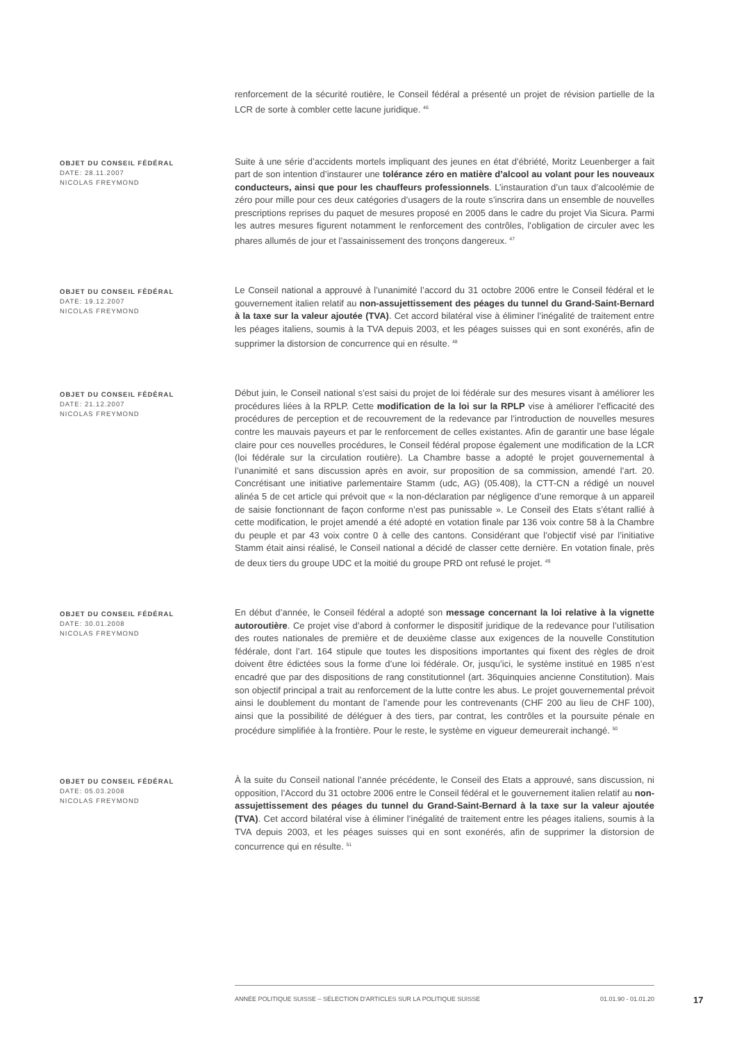renforcement de la sécurité routière, le Conseil fédéral a présenté un projet de révision partielle de la LCR de sorte à combler cette lacune juridique. <sup>46</sup>
OBJET DU CONSEIL FÉDÉRAL
DATE: 28.11.2007
NICOLAS FREYMOND
Suite à une série d’accidents mortels impliquant des jeunes en état d’ébriété, Moritz Leuenberger a fait part de son intention d’instaurer une tolérance zéro en matière d’alcool au volant pour les nouveaux conducteurs, ainsi que pour les chauffeurs professionnels. L’instauration d’un taux d’alcoolémie de zéro pour mille pour ces deux catégories d’usagers de la route s’inscrira dans un ensemble de nouvelles prescriptions reprises du paquet de mesures proposé en 2005 dans le cadre du projet Via Sicura. Parmi les autres mesures figurent notamment le renforcement des contrôles, l’obligation de circuler avec les phares allumés de jour et l’assainissement des tronçons dangereux. <sup>47</sup>
OBJET DU CONSEIL FÉDÉRAL
DATE: 19.12.2007
NICOLAS FREYMOND
Le Conseil national a approuvé à l’unanimité l’accord du 31 octobre 2006 entre le Conseil fédéral et le gouvernement italien relatif au non-assujettissement des péages du tunnel du Grand-Saint-Bernard à la taxe sur la valeur ajoutée (TVA). Cet accord bilatéral vise à éliminer l’inégalité de traitement entre les péages italiens, soumis à la TVA depuis 2003, et les péages suisses qui en sont exonérés, afin de supprimer la distorsion de concurrence qui en résulte. <sup>48</sup>
OBJET DU CONSEIL FÉDÉRAL
DATE: 21.12.2007
NICOLAS FREYMOND
Début juin, le Conseil national s’est saisi du projet de loi fédérale sur des mesures visant à améliorer les procédures liées à la RPLP. Cette modification de la loi sur la RPLP vise à améliorer l’efficacité des procédures de perception et de recouvrement de la redevance par l’introduction de nouvelles mesures contre les mauvais payeurs et par le renforcement de celles existantes. Afin de garantir une base légale claire pour ces nouvelles procédures, le Conseil fédéral propose également une modification de la LCR (loi fédérale sur la circulation routière). La Chambre basse a adopté le projet gouvernemental à l’unanimité et sans discussion après en avoir, sur proposition de sa commission, amendé l’art. 20. Concrétisant une initiative parlementaire Stamm (udc, AG) (05.408), la CTT-CN a rédigé un nouvel alinéa 5 de cet article qui prévoit que « la non-déclaration par négligence d’une remorque à un appareil de saisie fonctionnant de façon conforme n’est pas punissable ». Le Conseil des Etats s’étant rallié à cette modification, le projet amendé a été adopté en votation finale par 136 voix contre 58 à la Chambre du peuple et par 43 voix contre 0 à celle des cantons. Considérant que l’objectif visé par l’initiative Stamm était ainsi réalisé, le Conseil national a décidé de classer cette dernière. En votation finale, près de deux tiers du groupe UDC et la moitié du groupe PRD ont refusé le projet. <sup>49</sup>
OBJET DU CONSEIL FÉDÉRAL
DATE: 30.01.2008
NICOLAS FREYMOND
En début d’année, le Conseil fédéral a adopté son message concernant la loi relative à la vignette autoroutière. Ce projet vise d’abord à conformer le dispositif juridique de la redevance pour l’utilisation des routes nationales de première et de deuxième classe aux exigences de la nouvelle Constitution fédérale, dont l’art. 164 stipule que toutes les dispositions importantes qui fixent des règles de droit doivent être édictées sous la forme d’une loi fédérale. Or, jusqu’ici, le système institué en 1985 n’est encadré que par des dispositions de rang constitutionnel (art. 36quinquies ancienne Constitution). Mais son objectif principal a trait au renforcement de la lutte contre les abus. Le projet gouvernemental prévoit ainsi le doublement du montant de l’amende pour les contrevenants (CHF 200 au lieu de CHF 100), ainsi que la possibilité de déléguer à des tiers, par contrat, les contrôles et la poursuite pénale en procédure simplifiée à la frontière. Pour le reste, le système en vigueur demeurerait inchangé. <sup>50</sup>
OBJET DU CONSEIL FÉDÉRAL
DATE: 05.03.2008
NICOLAS FREYMOND
À la suite du Conseil national l’année précédente, le Conseil des Etats a approuvé, sans discussion, ni opposition, l’Accord du 31 octobre 2006 entre le Conseil fédéral et le gouvernement italien relatif au non-assujettissement des péages du tunnel du Grand-Saint-Bernard à la taxe sur la valeur ajoutée (TVA). Cet accord bilatéral vise à éliminer l’inégalité de traitement entre les péages italiens, soumis à la TVA depuis 2003, et les péages suisses qui en sont exonérés, afin de supprimer la distorsion de concurrence qui en résulte. <sup>51</sup>
ANNÉE POLITIQUE SUISSE – SÉLECTION D'ARTICLES SUR LA POLITIQUE SUISSE 01.01.90 - 01.01.20
17